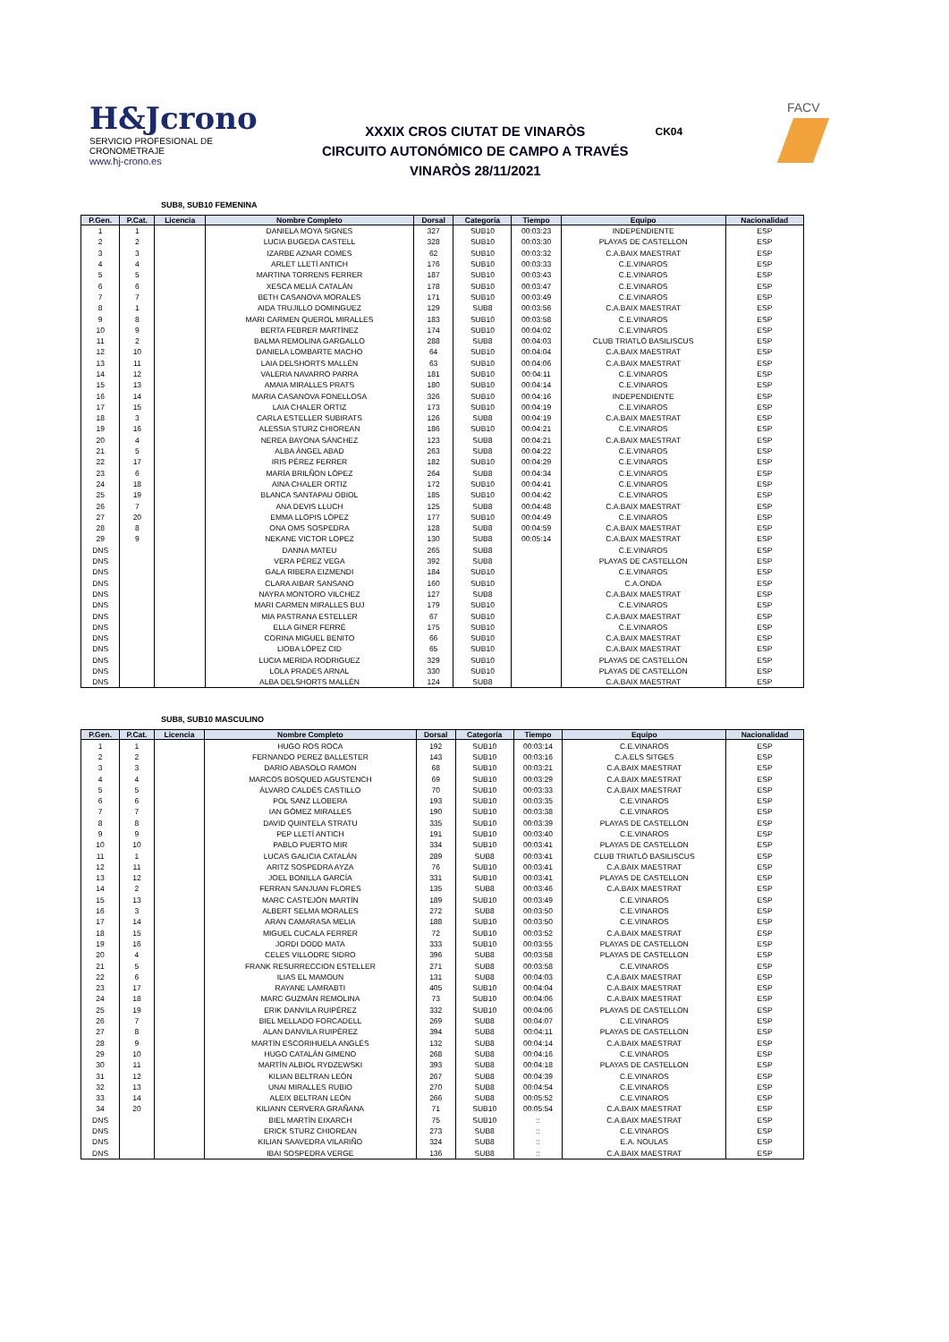H&Jcrono
SERVICIO PROFESIONAL DE CRONOMETRAJE
www.hj-crono.es
XXXIX CROS CIUTAT DE VINARÒS
CIRCUITO AUTONÓMICO DE CAMPO A TRAVÉS
VINARÒS 28/11/2021
CK04
FACV
SUB8, SUB10 FEMENINA
| P.Gen. | P.Cat. | Licencia | Nombre Completo | Dorsal | Categoría | Tiempo | Equipo | Nacionalidad |
| --- | --- | --- | --- | --- | --- | --- | --- | --- |
| 1 | 1 | | DANIELA MOYA SIGNES | 327 | SUB10 | 00:03:23 | INDEPENDIENTE | ESP |
| 2 | 2 | | LUCIA BUGEDA CASTELL | 328 | SUB10 | 00:03:30 | PLAYAS DE CASTELLON | ESP |
| 3 | 3 | | IZARBE AZNAR COMES | 62 | SUB10 | 00:03:32 | C.A.BAIX MAESTRAT | ESP |
| 4 | 4 | | ARLET LLETÍ ANTICH | 176 | SUB10 | 00:03:33 | C.E.VINAROS | ESP |
| 5 | 5 | | MARTINA TORRENS FERRER | 187 | SUB10 | 00:03:43 | C.E.VINAROS | ESP |
| 6 | 6 | | XESCA MELIÀ CATALÁN | 178 | SUB10 | 00:03:47 | C.E.VINAROS | ESP |
| 7 | 7 | | BETH CASANOVA MORALES | 171 | SUB10 | 00:03:49 | C.E.VINAROS | ESP |
| 8 | 1 | | AIDA TRUJILLO DOMINGUEZ | 129 | SUB8 | 00:03:56 | C.A.BAIX MAESTRAT | ESP |
| 9 | 8 | | MARI CARMEN QUEROL MIRALLES | 183 | SUB10 | 00:03:58 | C.E.VINAROS | ESP |
| 10 | 9 | | BERTA FEBRER MARTÍNEZ | 174 | SUB10 | 00:04:02 | C.E.VINAROS | ESP |
| 11 | 2 | | BALMA REMOLINA GARGALLO | 288 | SUB8 | 00:04:03 | CLUB TRIATLÓ BASILISCUS | ESP |
| 12 | 10 | | DANIELA LOMBARTE MACHO | 64 | SUB10 | 00:04:04 | C.A.BAIX MAESTRAT | ESP |
| 13 | 11 | | LAIA DELSHORTS MALLÉN | 63 | SUB10 | 00:04:06 | C.A.BAIX MAESTRAT | ESP |
| 14 | 12 | | VALERIA NAVARRO PARRA | 181 | SUB10 | 00:04:11 | C.E.VINAROS | ESP |
| 15 | 13 | | AMAIA MIRALLES PRATS | 180 | SUB10 | 00:04:14 | C.E.VINAROS | ESP |
| 16 | 14 | | MARIA CASANOVA FONELLOSA | 326 | SUB10 | 00:04:16 | INDEPENDIENTE | ESP |
| 17 | 15 | | LAIA CHALER ORTIZ | 173 | SUB10 | 00:04:19 | C.E.VINAROS | ESP |
| 18 | 3 | | CARLA ESTELLER SUBIRATS | 126 | SUB8 | 00:04:19 | C.A.BAIX MAESTRAT | ESP |
| 19 | 16 | | ALESSIA STURZ CHIOREAN | 186 | SUB10 | 00:04:21 | C.E.VINAROS | ESP |
| 20 | 4 | | NEREA BAYONA SÁNCHEZ | 123 | SUB8 | 00:04:21 | C.A.BAIX MAESTRAT | ESP |
| 21 | 5 | | ALBA ÁNGEL ABAD | 263 | SUB8 | 00:04:22 | C.E.VINAROS | ESP |
| 22 | 17 | | IRIS PÉREZ FERRER | 182 | SUB10 | 00:04:29 | C.E.VINAROS | ESP |
| 23 | 6 | | MARÍA BRILÑON LÓPEZ | 264 | SUB8 | 00:04:34 | C.E.VINAROS | ESP |
| 24 | 18 | | AINA CHALER ORTIZ | 172 | SUB10 | 00:04:41 | C.E.VINAROS | ESP |
| 25 | 19 | | BLANCA SANTAPAU OBIOL | 185 | SUB10 | 00:04:42 | C.E.VINAROS | ESP |
| 26 | 7 | | ANA DEVIS LLUCH | 125 | SUB8 | 00:04:48 | C.A.BAIX MAESTRAT | ESP |
| 27 | 20 | | EMMA LLOPIS LÓPEZ | 177 | SUB10 | 00:04:49 | C.E.VINAROS | ESP |
| 28 | 8 | | ONA OMS SOSPEDRA | 128 | SUB8 | 00:04:59 | C.A.BAIX MAESTRAT | ESP |
| 29 | 9 | | NEKANE VICTOR LOPEZ | 130 | SUB8 | 00:05:14 | C.A.BAIX MAESTRAT | ESP |
| DNS | | | DANNA MATEU | 265 | SUB8 | | C.E.VINAROS | ESP |
| DNS | | | VERA PÉREZ VEGA | 392 | SUB8 | | PLAYAS DE CASTELLON | ESP |
| DNS | | | GALA RIBERA EIZMENDI | 184 | SUB10 | | C.E.VINAROS | ESP |
| DNS | | | CLARA AIBAR SANSANO | 160 | SUB10 | | C.A.ONDA | ESP |
| DNS | | | NAYRA MONTORO VILCHEZ | 127 | SUB8 | | C.A.BAIX MAESTRAT | ESP |
| DNS | | | MARI CARMEN MIRALLES BUJ | 179 | SUB10 | | C.E.VINAROS | ESP |
| DNS | | | MIA PASTRANA ESTELLER | 67 | SUB10 | | C.A.BAIX MAESTRAT | ESP |
| DNS | | | ELLA GINER FERRÉ | 175 | SUB10 | | C.E.VINAROS | ESP |
| DNS | | | CORINA MIGUEL BENITO | 66 | SUB10 | | C.A.BAIX MAESTRAT | ESP |
| DNS | | | LIOBA LÓPEZ CID | 65 | SUB10 | | C.A.BAIX MAESTRAT | ESP |
| DNS | | | LUCIA MERIDA RODRIGUEZ | 329 | SUB10 | | PLAYAS DE CASTELLON | ESP |
| DNS | | | LOLA PRADES ARNAL | 330 | SUB10 | | PLAYAS DE CASTELLON | ESP |
| DNS | | | ALBA DELSHORTS MALLÉN | 124 | SUB8 | | C.A.BAIX MAESTRAT | ESP |
SUB8, SUB10 MASCULINO
| P.Gen. | P.Cat. | Licencia | Nombre Completo | Dorsal | Categoría | Tiempo | Equipo | Nacionalidad |
| --- | --- | --- | --- | --- | --- | --- | --- | --- |
| 1 | 1 | | HUGO ROS ROCA | 192 | SUB10 | 00:03:14 | C.E.VINAROS | ESP |
| 2 | 2 | | FERNANDO PEREZ BALLESTER | 143 | SUB10 | 00:03:16 | C.A.ELS SITGES | ESP |
| 3 | 3 | | DARIO ABASOLO RAMON | 68 | SUB10 | 00:03:21 | C.A.BAIX MAESTRAT | ESP |
| 4 | 4 | | MARCOS BOSQUED AGUSTENCH | 69 | SUB10 | 00:03:29 | C.A.BAIX MAESTRAT | ESP |
| 5 | 5 | | ÁLVARO CALDÉS CASTILLO | 70 | SUB10 | 00:03:33 | C.A.BAIX MAESTRAT | ESP |
| 6 | 6 | | POL SANZ LLOBERA | 193 | SUB10 | 00:03:35 | C.E.VINAROS | ESP |
| 7 | 7 | | IAN GÓMEZ MIRALLES | 190 | SUB10 | 00:03:38 | C.E.VINAROS | ESP |
| 8 | 8 | | DAVID QUINTELA STRATU | 335 | SUB10 | 00:03:39 | PLAYAS DE CASTELLON | ESP |
| 9 | 9 | | PEP LLETÍ ANTICH | 191 | SUB10 | 00:03:40 | C.E.VINAROS | ESP |
| 10 | 10 | | PABLO PUERTO MIR | 334 | SUB10 | 00:03:41 | PLAYAS DE CASTELLON | ESP |
| 11 | 1 | | LUCAS GALICIA CATALÁN | 289 | SUB8 | 00:03:41 | CLUB TRIATLÓ BASILISCUS | ESP |
| 12 | 11 | | ARITZ SOSPEDRA AYZA | 76 | SUB10 | 00:03:41 | C.A.BAIX MAESTRAT | ESP |
| 13 | 12 | | JOEL BONILLA GARCÍA | 331 | SUB10 | 00:03:41 | PLAYAS DE CASTELLON | ESP |
| 14 | 2 | | FERRAN SANJUAN FLORES | 135 | SUB8 | 00:03:46 | C.A.BAIX MAESTRAT | ESP |
| 15 | 13 | | MARC CASTEJÓN MARTÍN | 189 | SUB10 | 00:03:49 | C.E.VINAROS | ESP |
| 16 | 3 | | ALBERT SELMA MORALES | 272 | SUB8 | 00:03:50 | C.E.VINAROS | ESP |
| 17 | 14 | | ARAN CAMARASA MELIA | 188 | SUB10 | 00:03:50 | C.E.VINAROS | ESP |
| 18 | 15 | | MIGUEL CUCALA FERRER | 72 | SUB10 | 00:03:52 | C.A.BAIX MAESTRAT | ESP |
| 19 | 16 | | JORDI DODD MATA | 333 | SUB10 | 00:03:55 | PLAYAS DE CASTELLON | ESP |
| 20 | 4 | | CELES VILLODRE SIDRO | 396 | SUB8 | 00:03:58 | PLAYAS DE CASTELLON | ESP |
| 21 | 5 | | FRANK RESURRECCION ESTELLER | 271 | SUB8 | 00:03:58 | C.E.VINAROS | ESP |
| 22 | 6 | | ILIAS EL MAMOUN | 131 | SUB8 | 00:04:03 | C.A.BAIX MAESTRAT | ESP |
| 23 | 17 | | RAYANE LAMRABTI | 405 | SUB10 | 00:04:04 | C.A.BAIX MAESTRAT | ESP |
| 24 | 18 | | MARC GUZMÁN REMOLINA | 73 | SUB10 | 00:04:06 | C.A.BAIX MAESTRAT | ESP |
| 25 | 19 | | ERIK DANVILA RUIPÉREZ | 332 | SUB10 | 00:04:06 | PLAYAS DE CASTELLON | ESP |
| 26 | 7 | | BIEL MELLADO FORCADELL | 269 | SUB8 | 00:04:07 | C.E.VINAROS | ESP |
| 27 | 8 | | ALAN DANVILA RUIPÉREZ | 394 | SUB8 | 00:04:11 | PLAYAS DE CASTELLON | ESP |
| 28 | 9 | | MARTÍN ESCORIHUELA ANGLÉS | 132 | SUB8 | 00:04:14 | C.A.BAIX MAESTRAT | ESP |
| 29 | 10 | | HUGO CATALÁN GIMENO | 268 | SUB8 | 00:04:16 | C.E.VINAROS | ESP |
| 30 | 11 | | MARTÍN ALBIOL RYDZEWSKI | 393 | SUB8 | 00:04:18 | PLAYAS DE CASTELLON | ESP |
| 31 | 12 | | KILIAN BELTRAN LEÓN | 267 | SUB8 | 00:04:39 | C.E.VINAROS | ESP |
| 32 | 13 | | UNAI MIRALLES RUBIO | 270 | SUB8 | 00:04:54 | C.E.VINAROS | ESP |
| 33 | 14 | | ALEIX BELTRAN LEÓN | 266 | SUB8 | 00:05:52 | C.E.VINAROS | ESP |
| 34 | 20 | | KILIANN CERVERA GRAÑANA | 71 | SUB10 | 00:05:54 | C.A.BAIX MAESTRAT | ESP |
| DNS | | | BIEL MARTÍN EIXARCH | 75 | SUB10 | :: | C.A.BAIX MAESTRAT | ESP |
| DNS | | | ERICK STURZ CHIOREAN | 273 | SUB8 | :: | C.E.VINAROS | ESP |
| DNS | | | KILIAN SAAVEDRA VILARIÑO | 324 | SUB8 | :: | E.A. NOULAS | ESP |
| DNS | | | IBAI SOSPEDRA VERGE | 136 | SUB8 | :: | C.A.BAIX MAESTRAT | ESP |